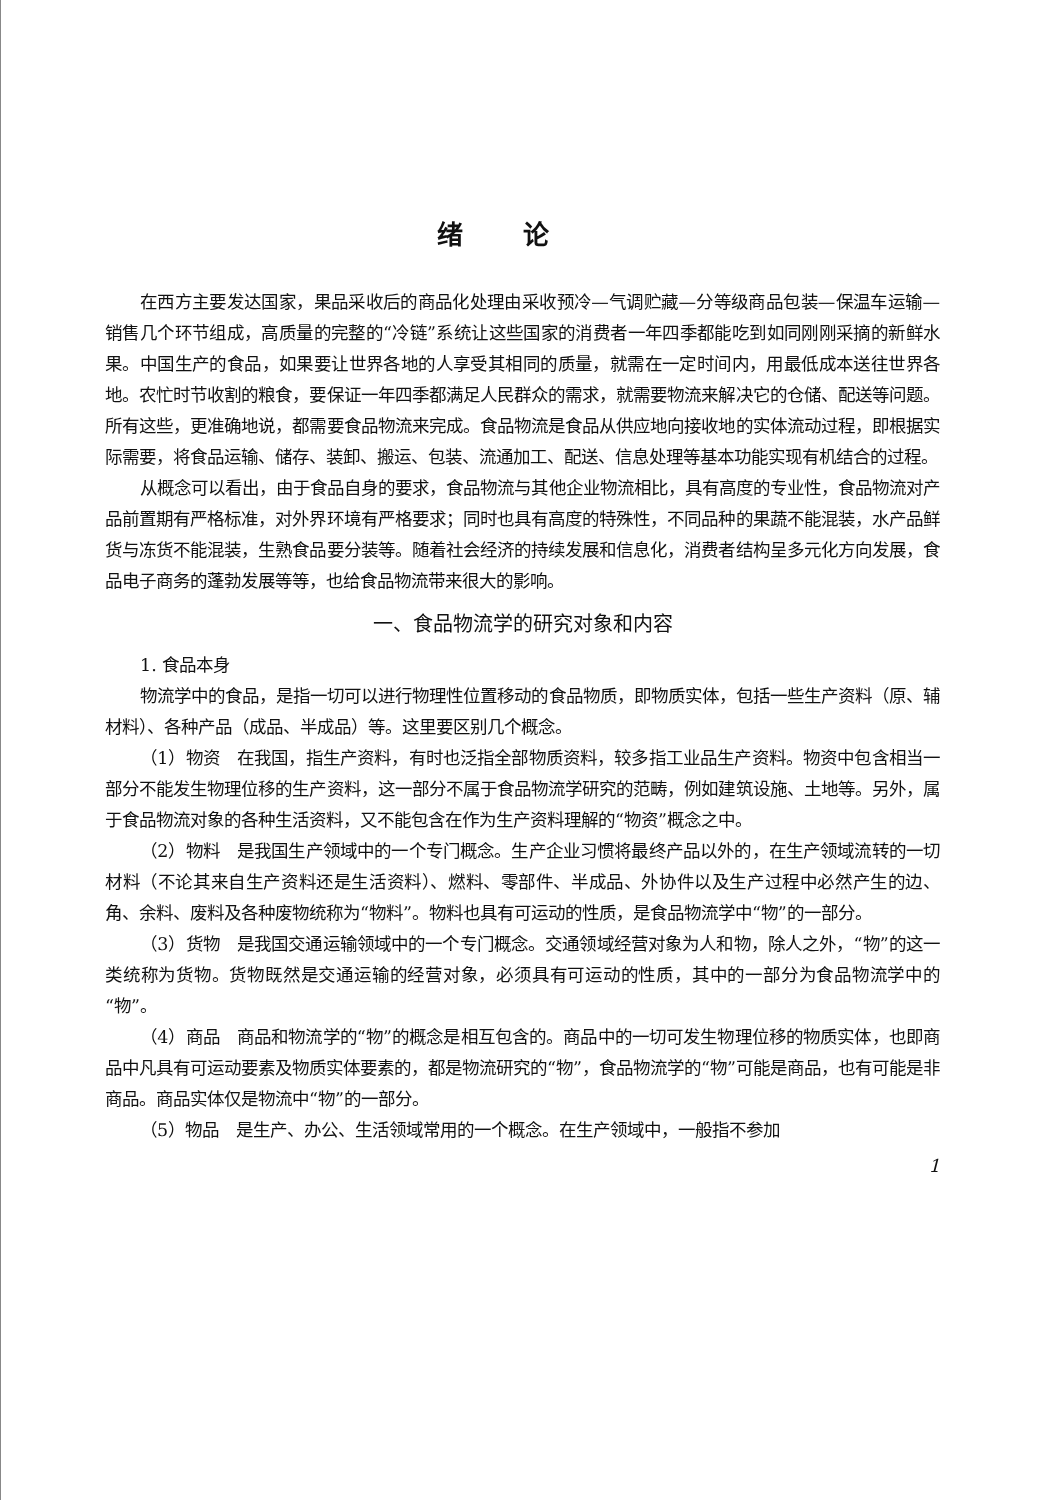绪论
在西方主要发达国家，果品采收后的商品化处理由采收预冷—气调贮藏—分等级商品包装—保温车运输—销售几个环节组成，高质量的完整的“冷链”系统让这些国家的消费者一年四季都能吃到如同刚刚采摘的新鲜水果。中国生产的食品，如果要让世界各地的人享受其相同的质量，就需在一定时间内，用最低成本送往世界各地。农忙时节收割的粮食，要保证一年四季都满足人民群众的需求，就需要物流来解决它的仓储、配送等问题。所有这些，更准确地说，都需要食品物流来完成。食品物流是食品从供应地向接收地的实体流动过程，即根据实际需要，将食品运输、储存、装卸、搬运、包装、流通加工、配送、信息处理等基本功能实现有机结合的过程。
从概念可以看出，由于食品自身的要求，食品物流与其他企业物流相比，具有高度的专业性，食品物流对产品前置期有严格标准，对外界环境有严格要求；同时也具有高度的特殊性，不同品种的果蔬不能混装，水产品鲜货与冻货不能混装，生熟食品要分装等。随着社会经济的持续发展和信息化，消费者结构呈多元化方向发展，食品电子商务的蓬勃发展等等，也给食品物流带来很大的影响。
一、食品物流学的研究对象和内容
1. 食品本身
物流学中的食品，是指一切可以进行物理性位置移动的食品物质，即物质实体，包括一些生产资料（原、辅材料）、各种产品（成品、半成品）等。这里要区别几个概念。
（1）物资　在我国，指生产资料，有时也泛指全部物质资料，较多指工业品生产资料。物资中包含相当一部分不能发生物理位移的生产资料，这一部分不属于食品物流学研究的范畴，例如建筑设施、土地等。另外，属于食品物流对象的各种生活资料，又不能包含在作为生产资料理解的“物资”概念之中。
（2）物料　是我国生产领域中的一个专门概念。生产企业习惯将最终产品以外的，在生产领域流转的一切材料（不论其来自生产资料还是生活资料）、燃料、零部件、半成品、外协件以及生产过程中必然产生的边、角、余料、废料及各种废物统称为“物料”。物料也具有可运动的性质，是食品物流学中“物”的一部分。
（3）货物　是我国交通运输领域中的一个专门概念。交通领域经营对象为人和物，除人之外，“物”的这一类统称为货物。货物既然是交通运输的经营对象，必须具有可运动的性质，其中的一部分为食品物流学中的“物”。
（4）商品　商品和物流学的“物”的概念是相互包含的。商品中的一切可发生物理位移的物质实体，也即商品中凡具有可运动要素及物质实体要素的，都是物流研究的“物”，食品物流学的“物”可能是商品，也有可能是非商品。商品实体仅是物流中“物”的一部分。
（5）物品　是生产、办公、生活领域常用的一个概念。在生产领域中，一般指不参加
1